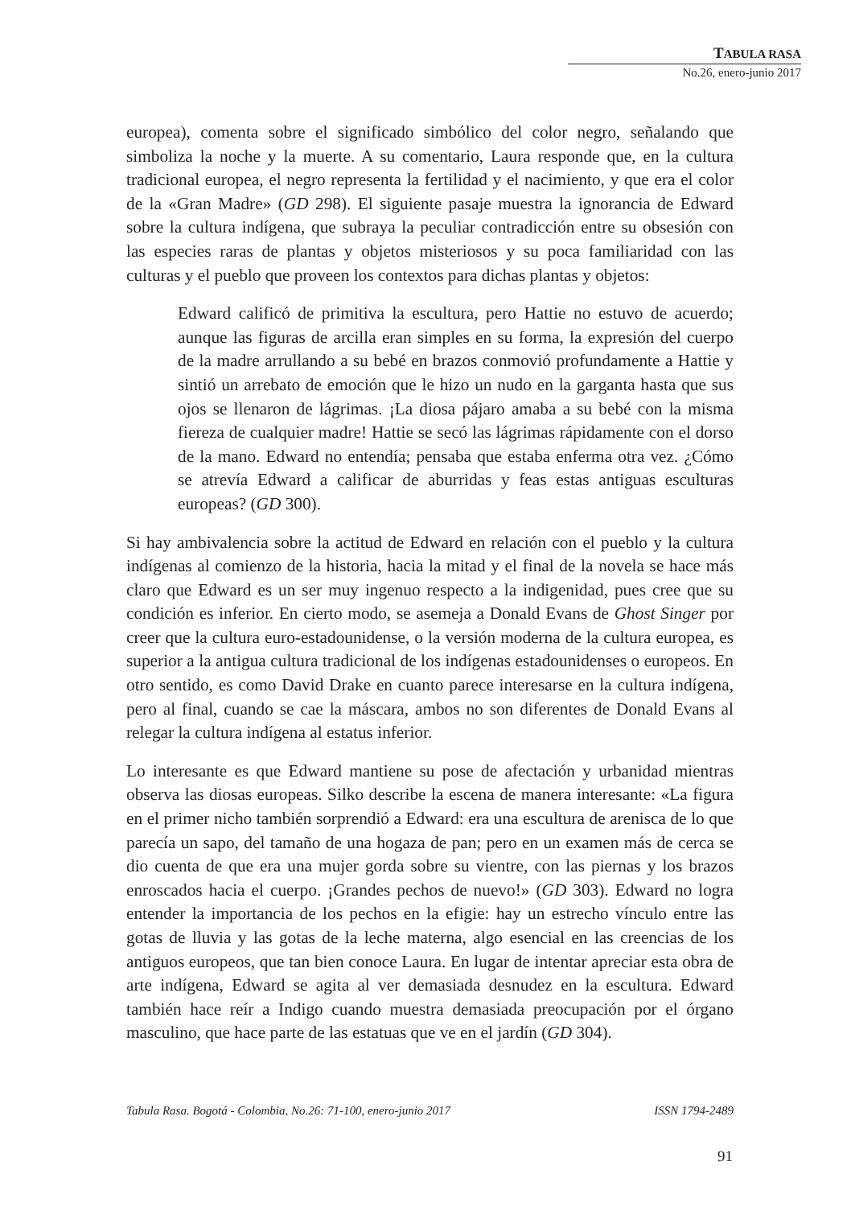TABULA RASA
No.26, enero-junio 2017
europea), comenta sobre el significado simbólico del color negro, señalando que simboliza la noche y la muerte. A su comentario, Laura responde que, en la cultura tradicional europea, el negro representa la fertilidad y el nacimiento, y que era el color de la «Gran Madre» (GD 298). El siguiente pasaje muestra la ignorancia de Edward sobre la cultura indígena, que subraya la peculiar contradicción entre su obsesión con las especies raras de plantas y objetos misteriosos y su poca familiaridad con las culturas y el pueblo que proveen los contextos para dichas plantas y objetos:
Edward calificó de primitiva la escultura, pero Hattie no estuvo de acuerdo; aunque las figuras de arcilla eran simples en su forma, la expresión del cuerpo de la madre arrullando a su bebé en brazos conmovió profundamente a Hattie y sintió un arrebato de emoción que le hizo un nudo en la garganta hasta que sus ojos se llenaron de lágrimas. ¡La diosa pájaro amaba a su bebé con la misma fiereza de cualquier madre! Hattie se secó las lágrimas rápidamente con el dorso de la mano. Edward no entendía; pensaba que estaba enferma otra vez. ¿Cómo se atrevía Edward a calificar de aburridas y feas estas antiguas esculturas europeas? (GD 300).
Si hay ambivalencia sobre la actitud de Edward en relación con el pueblo y la cultura indígenas al comienzo de la historia, hacia la mitad y el final de la novela se hace más claro que Edward es un ser muy ingenuo respecto a la indigenidad, pues cree que su condición es inferior. En cierto modo, se asemeja a Donald Evans de Ghost Singer por creer que la cultura euro-estadounidense, o la versión moderna de la cultura europea, es superior a la antigua cultura tradicional de los indígenas estadounidenses o europeos. En otro sentido, es como David Drake en cuanto parece interesarse en la cultura indígena, pero al final, cuando se cae la máscara, ambos no son diferentes de Donald Evans al relegar la cultura indígena al estatus inferior.
Lo interesante es que Edward mantiene su pose de afectación y urbanidad mientras observa las diosas europeas. Silko describe la escena de manera interesante: «La figura en el primer nicho también sorprendió a Edward: era una escultura de arenisca de lo que parecía un sapo, del tamaño de una hogaza de pan; pero en un examen más de cerca se dio cuenta de que era una mujer gorda sobre su vientre, con las piernas y los brazos enroscados hacia el cuerpo. ¡Grandes pechos de nuevo!» (GD 303). Edward no logra entender la importancia de los pechos en la efigie: hay un estrecho vínculo entre las gotas de lluvia y las gotas de la leche materna, algo esencial en las creencias de los antiguos europeos, que tan bien conoce Laura. En lugar de intentar apreciar esta obra de arte indígena, Edward se agita al ver demasiada desnudez en la escultura. Edward también hace reír a Indigo cuando muestra demasiada preocupación por el órgano masculino, que hace parte de las estatuas que ve en el jardín (GD 304).
Tabula Rasa. Bogotá - Colombia, No.26: 71-100, enero-junio 2017 ISSN 1794-2489
91